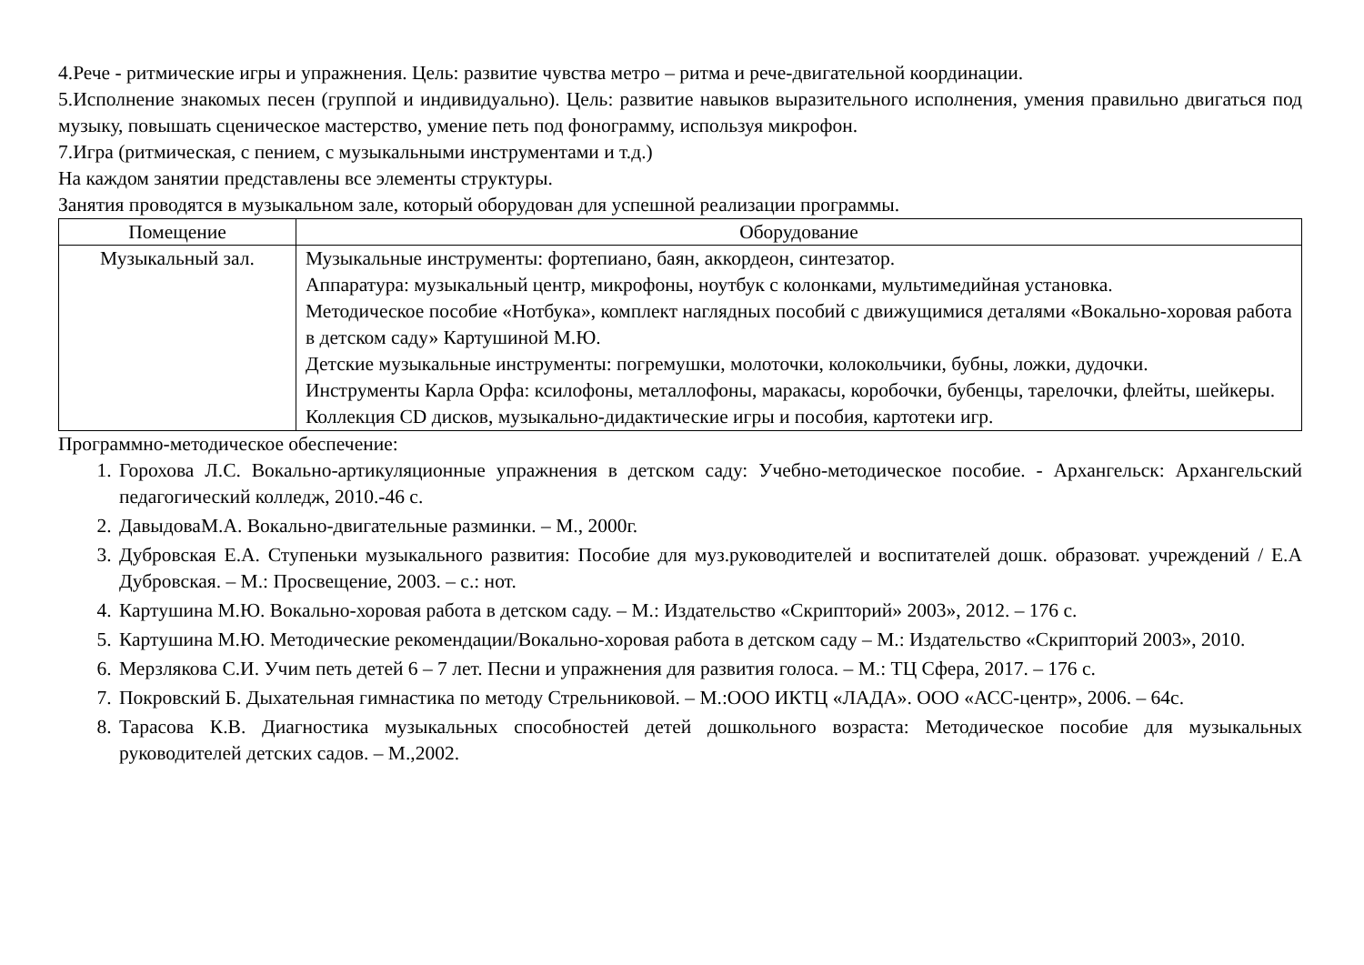4.Рече - ритмические игры и упражнения. Цель: развитие чувства метро – ритма и рече-двигательной координации.
5.Исполнение знакомых песен (группой и индивидуально). Цель: развитие навыков выразительного исполнения, умения правильно двигаться под музыку, повышать сценическое мастерство, умение петь под фонограмму, используя микрофон.
7.Игра (ритмическая, с пением, с музыкальными инструментами и т.д.)
На каждом занятии представлены все элементы структуры.
Занятия проводятся в музыкальном зале, который оборудован для успешной реализации программы.
| Помещение | Оборудование |
| --- | --- |
| Музыкальный зал. | Музыкальные инструменты: фортепиано, баян, аккордеон, синтезатор. Аппаратура: музыкальный центр, микрофоны, ноутбук с колонками, мультимедийная установка. Методическое пособие «Нотбука», комплект наглядных пособий с движущимися деталями «Вокально-хоровая работа в детском саду» Картушиной М.Ю. Детские музыкальные инструменты: погремушки, молоточки, колокольчики, бубны, ложки, дудочки. Инструменты Карла Орфа: ксилофоны, металлофоны, маракасы, коробочки, бубенцы, тарелочки, флейты, шейкеры. Коллекция CD дисков, музыкально-дидактические игры и пособия, картотеки игр. |
Программно-методическое обеспечение:
1. Горохова Л.С. Вокально-артикуляционные упражнения в детском саду: Учебно-методическое пособие. - Архангельск: Архангельский педагогический колледж, 2010.-46 с.
2. ДавыдоваМ.А. Вокально-двигательные разминки. – М., 2000г.
3. Дубровская Е.А. Ступеньки музыкального развития: Пособие для муз.руководителей и воспитателей дошк. образоват. учреждений / Е.А Дубровская. – М.: Просвещение, 2003. – с.: нот.
4. Картушина М.Ю. Вокально-хоровая работа в детском саду. – М.: Издательство «Скрипторий» 2003», 2012. – 176 с.
5. Картушина М.Ю. Методические рекомендации/Вокально-хоровая работа в детском саду – М.: Издательство «Скрипторий 2003», 2010.
6. Мерзлякова С.И. Учим петь детей 6 – 7 лет. Песни и упражнения для развития голоса. – М.: ТЦ Сфера, 2017. – 176 с.
7. Покровский Б. Дыхательная гимнастика по методу Стрельниковой. – М.:ООО ИКТЦ «ЛАДА». ООО «АСС-центр», 2006. – 64с.
8. Тарасова К.В. Диагностика музыкальных способностей детей дошкольного возраста: Методическое пособие для музыкальных руководителей детских садов. – М.,2002.